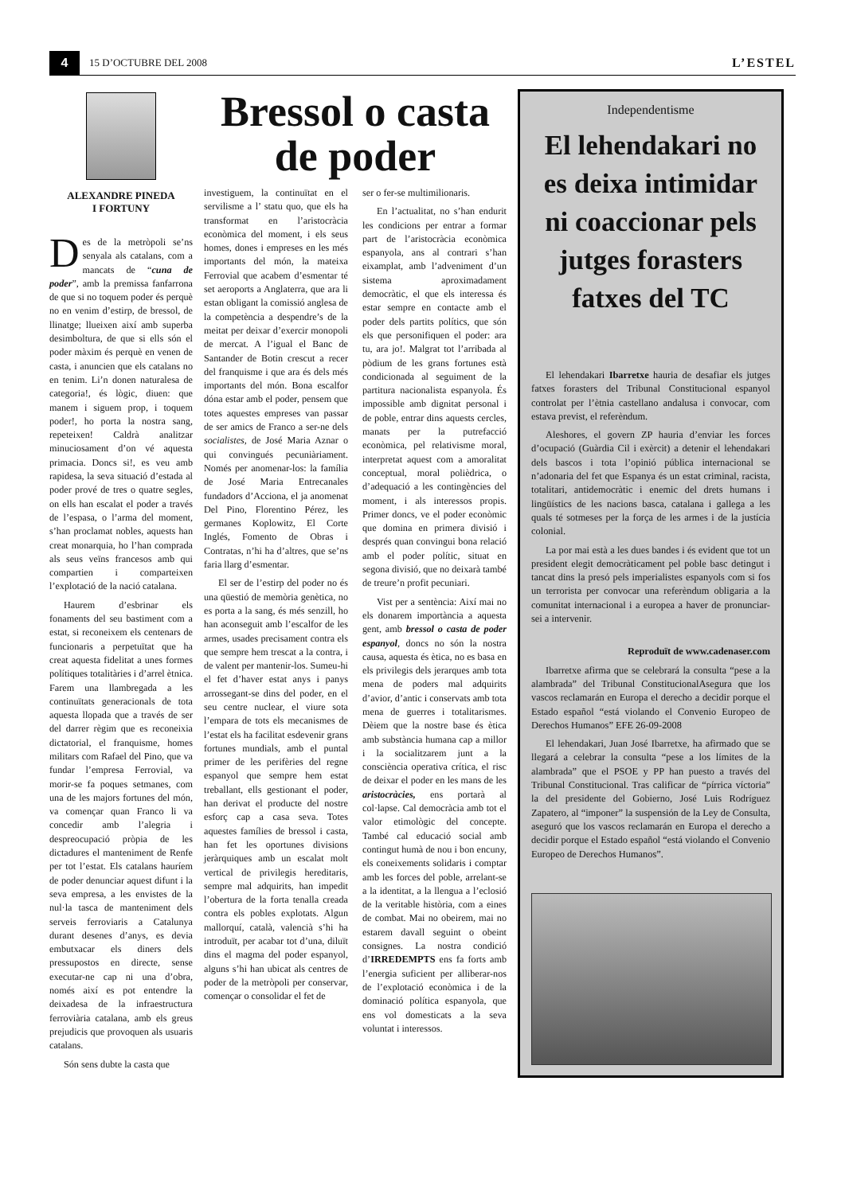4 15 D’OCTUBRE DEL 2008 L’ESTEL
ALEXANDRE PINEDA
I FORTUNY
Des de la metròpoli se’ns senyala als catalans, com a mancats de “cuna de poder”, amb la premissa fanfarrona de que si no toquem poder és perquè no en venim d’estirp, de bressol, de llinatge; llueixen així amb superba desimboltura, de que si ells són el poder màxim és perquè en venen de casta, i anuncien que els catalans no en tenim. Li’n donen naturalesa de categoria!, és lògic, diuen: que manem i siguem prop, i toquem poder!, ho porta la nostra sang, repeteixen! Caldrà analitzar minuciosament d’on vé aquesta primacia. Doncs si!, es veu amb rapidesa, la seva situació d’estada al poder prové de tres o quatre segles, on ells han escalat el poder a través de l’espasa, o l’arma del moment, s’han proclamat nobles, aquests han creat monarquia, ho l’han comprada als seus veïns francesos amb qui compartien i comparteixen l’explotació de la nació catalana.
Haurem d’esbrinar els fonaments del seu bastiment com a estat, si reconeixem els centenars de funcionaris a perpetuïtat que ha creat aquesta fidelitat a unes formes polítiques totalitàries i d’arrel ètnica. Farem una llambregada a les continuïtats generacionals de tota aquesta llopada que a través de ser del darrer règim que es reconeixia dictatorial, el franquisme, homes militars com Rafael del Pino, que va fundar l’empresa Ferrovial, va morir-se fa poques setmanes, com una de les majors fortunes del món, va començar quan Franco li va concedir amb l’alegria i despreocupació pròpia de les dictadures el manteniment de Renfe per tot l’estat. Els catalans hauríem de poder denunciar aquest difunt i la seva empresa, a les envistes de la nul·la tasca de manteniment dels serveis ferroviaris a Catalunya durant desenes d’anys, es devia embutxacar els diners dels pressupostos en directe, sense executar-ne cap ni una d’obra, només així es pot entendre la deixadesa de la infraestructura ferroviària catalana, amb els greus prejudicis que provoquen als usuaris catalans.
Són sens dubte la casta que
Bressol o casta de poder
investiguem, la continuïtat en el servilisme a l’ statu quo, que els ha transformat en l’aristocràcia econòmica del moment, i els seus homes, dones i empreses en les més importants del món, la mateixa Ferrovial que acabem d’esmentar té set aeroports a Anglaterra, que ara li estan obligant la comissió anglesa de la competència a despendre’s de la meitat per deixar d’exercir monopoli de mercat. A l’igual el Banc de Santander de Botin crescut a recer del franquisme i que ara és dels més importants del món. Bona escalfor dóna estar amb el poder, pensem que totes aquestes empreses van passar de ser amics de Franco a ser-ne dels socialistes, de José Maria Aznar o qui convingués pecuniàriament. Només per anomenar-los: la família de José Maria Entrecanales fundadors d’Acciona, el ja anomenat Del Pino, Florentino Pérez, les germanes Koplowitz, El Corte Inglés, Fomento de Obras i Contratas, n’hi ha d’altres, que se’ns faria llarg d’esmentar.
El ser de l’estirp del poder no és una qüestió de memòria genètica, no es porta a la sang, és més senzill, ho han aconseguit amb l’escalfor de les armes, usades precisament contra els que sempre hem trescat a la contra, i de valent per mantenir-los. Sumeu-hi el fet d’haver estat anys i panys arrossegant-se dins del poder, en el seu centre nuclear, el viure sota l’empara de tots els mecanismes de l’estat els ha facilitat esdevenir grans fortunes mundials, amb el puntal primer de les perifèries del regne espanyol que sempre hem estat treballant, ells gestionant el poder, han derivat el producte del nostre esforç cap a casa seva. Totes aquestes famílies de bressol i casta, han fet les oportunes divisions jeràrquiques amb un escalat molt vertical de privilegis hereditaris, sempre mal adquirits, han impedit l’obertura de la forta tenalla creada contra els pobles explotats. Algun mallorquí, català, valencià s’hi ha introduït, per acabar tot d’una, diluït dins el magma del poder espanyol, alguns s’hi han ubicat als centres de poder de la metròpoli per conservar, començar o consolidar el fet de
ser o fer-se multimilionaris.
En l’actualitat, no s’han endurit les condicions per entrar a formar part de l’aristocràcia econòmica espanyola, ans al contrari s’han eixamplat, amb l’adveniment d’un sistema aproximadament democràtic, el que els interessa és estar sempre en contacte amb el poder dels partits polítics, que són els que personifiquen el poder: ara tu, ara jo!. Malgrat tot l’arribada al pòdium de les grans fortunes està condicionada al seguiment de la partitura nacionalista espanyola. És impossible amb dignitat personal i de poble, entrar dins aquests cercles, manats per la putrefacció econòmica, pel relativisme moral, interpretat aquest com a amoralitat conceptual, moral polièdrica, o d’adequació a les contingències del moment, i als interessos propis. Primer doncs, ve el poder econòmic que domina en primera divisió i després quan convingui bona relació amb el poder polític, situat en segona divisió, que no deixarà també de treure’n profit pecuniari.
Vist per a sentència: Així mai no els donarem importància a aquesta gent, amb bressol o casta de poder espanyol, doncs no són la nostra causa, aquesta és ètica, no es basa en els privilegis dels jerarques amb tota mena de poders mal adquirits d’avior, d’antic i conservats amb tota mena de guerres i totalitarismes. Dèiem que la nostre base és ètica amb substància humana cap a millor i la socialitzarem junt a la consciència operativa crítica, el risc de deixar el poder en les mans de les aristocràcies, ens portarà al col·lapse. Cal democràcia amb tot el valor etimològic del concepte. També cal educació social amb contingut humà de nou i bon encuny, els coneixements solidaris i comptar amb les forces del poble, arrelant-se a la identitat, a la llengua a l’eclosió de la veritable història, com a eines de combat. Mai no obeirem, mai no estarem davall seguint o obeint consignes. La nostra condició d’IRREDEMPTS ens fa forts amb l’energia suficient per alliberar-nos de l’explotació econòmica i de la dominació política espanyola, que ens vol domesticats a la seva voluntat i interessos.
Independentisme
El lehendakari no es deixa intimidar ni coaccionar pels jutges forasters fatxes del TC
El lehendakari Ibarretxe hauria de desafiar els jutges fatxes forasters del Tribunal Constitucional espanyol controlat per l’ètnia castellano andalusa i convocar, com estava previst, el referèndum.
Aleshores, el govern ZP hauria d’enviar les forces d’ocupació (Guàrdia Cil i exèrcit) a detenir el lehendakari dels bascos i tota l’opinió pública internacional se n’adonaria del fet que Espanya és un estat criminal, racista, totalitari, antidemocràtic i enemic del drets humans i lingüístics de les nacions basca, catalana i gallega a les quals té sotmeses per la força de les armes i de la justícia colonial.
La por mai està a les dues bandes i és evident que tot un president elegit democràticament pel poble basc detingut i tancat dins la presó pels imperialistes espanyols com si fos un terrorista per convocar una referèndum obligaria a la comunitat internacional i a europea a haver de pronunciar-sei a intervenir.
Reproduït de www.cadenaser.com
Ibarretxe afirma que se celebrará la consulta “pese a la alambrada” del Tribunal ConstitucionalAsegura que los vascos reclamarán en Europa el derecho a decidir porque el Estado español “está violando el Convenio Europeo de Derechos Humanos” EFE 26-09-2008
El lehendakari, Juan José Ibarretxe, ha afirmado que se llegará a celebrar la consulta “pese a los límites de la alambrada” que el PSOE y PP han puesto a través del Tribunal Constitucional. Tras calificar de “pírrica víctoria” la del presidente del Gobierno, José Luis Rodríguez Zapatero, al “imponer” la suspensión de la Ley de Consulta, aseguró que los vascos reclamarán en Europa el derecho a decidir porque el Estado español “está violando el Convenio Europeo de Derechos Humanos”.